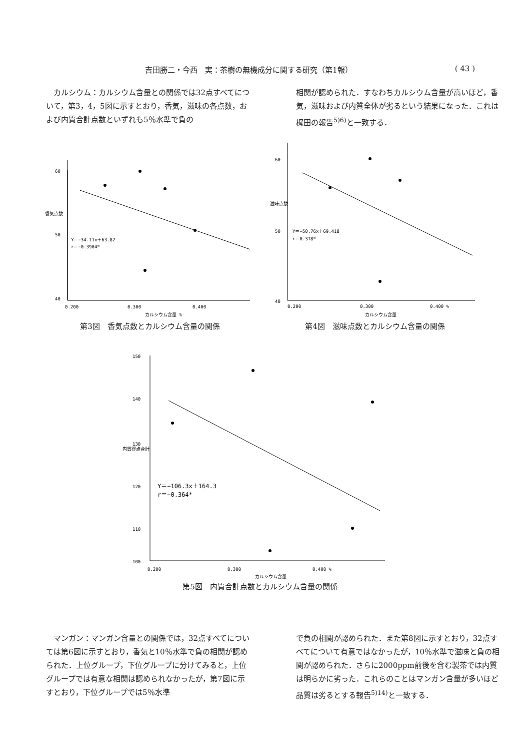吉田勝二・今西　実：茶樹の無機成分に関する研究（第1報） ( 43 )
　カルシウム：カルシウム含量との関係では32点すべてについて，第3，4，5図に示すとおり，香気，滋味の各点数，および内質合計点数といずれも5％水準で負の
相関が認められた．すなわちカルシウム含量が高いほど，香気，滋味および内質全体が劣るという結果になった．これは梶田の報告<sup>5)6)</sup>と一致する．
60
50
40
0.200
0.300
0.400
香気点数
Y＝−34.11x＋63.82
r＝−0.3904*
カルシウム含量 %
第3図　香気点数とカルシウム含量の関係
60
50
40
0.200
0.300
0.400 %
滋味点数
Y＝−50.76x＋69.418
r＝0.378*
カルシウム含量
第4図　滋味点数とカルシウム含量の関係
150
140
130
120
110
100
0.200
0.300
0.400 %
内質得点合計
Y＝−106.3x＋164.3
r＝−0.364*
カルシウム含量
第5図　内質合計点数とカルシウム含量の関係
　マンガン：マンガン含量との関係では，32点すべてについては第6図に示すとおり，香気と10％水準で負の相関が認められた．上位グループ，下位グループに分けてみると，上位グループでは有意な相関は認められなかったが，第7図に示すとおり，下位グループでは5％水準
で負の相関が認められた．また第8図に示すとおり，32点すべてについて有意ではなかったが，10％水準で滋味と負の相関が認められた．さらに2000ppm前後を含む製茶では内質は明らかに劣った．これらのことはマンガン含量が多いほど品質は劣るとする報告<sup>5)14)</sup>と一致する．